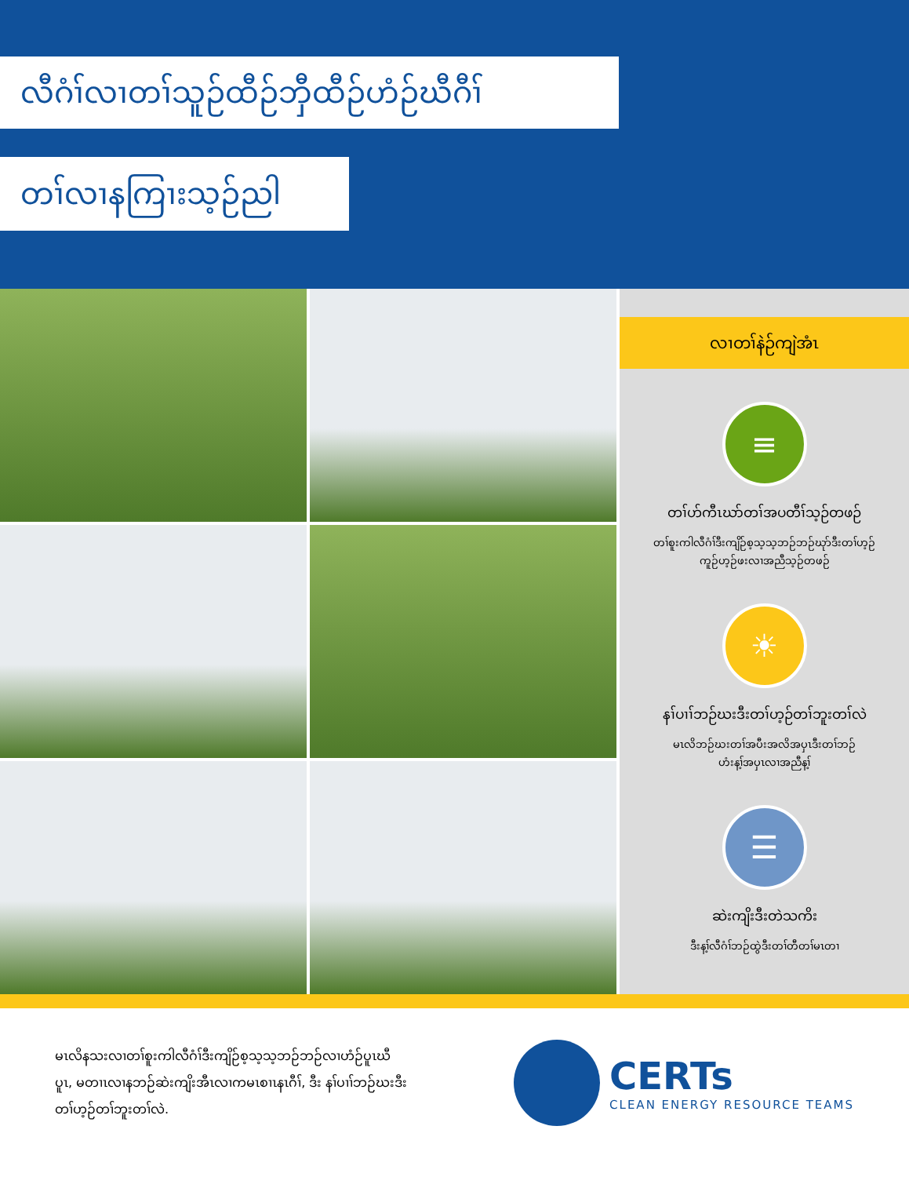လီဂံၢ်လၢတၢ်သူဉ်ထီဉ်ဘှီထီဉ်ဟံဉ်ဃီဂီၢ်
တၢ်လၢနကြၢးသ့ဉ်ညါ
လၢတၢ်နဲဉ်ကျဲအံၤ
≡
တၢ်ဟ်ကီၤဃာ်တၢ်အပတီၢ်သ့ဉ်တဖဉ်
တၢ်စူးကါလီဂံၢ်ဒီးကျိဉ်စ့သ့သ့ဘဉ်ဘဉ်ဃုာ်ဒီးတၢ်ဟ့ဉ်
ကူဉ်ဟ့ဉ်ဖးလၢအညီသ့ဉ်တဖဉ်
☀
နၢ်ပၢၢ်ဘဉ်ဃးဒီးတၢ်ဟ့ဉ်တၢ်ဘူးတၢ်လဲ
မၤလိဘဉ်ဃးတၢ်အပီးအလိအပှၤဒီးတၢ်ဘဉ်
ဟံးန့ၢ်အပှၤလၢအညီန့ၢ်
☰
ဆဲးကျိးဒီးတဲသကိး
ဒီးန့ၢ်လီဂံၢ်ဘဉ်ထွဲဒီးတၢ်တီတၢ်မၤတၢ
မၤလိနသးလၢတၢ်စူးကါလီဂံၢ်ဒီးကျိဉ်စ့သ့သ့ဘဉ်ဘဉ်လၢဟံဉ်ပူၤဃီပူၤ, မတၢၤလၢနဘဉ်ဆဲးကျိးအီၤလၢကမၤစၢၤနၤဂီၢ်, ဒီး နၢ်ပၢၢ်ဘဉ်ဃးဒီးတၢ်ဟ့ဉ်တၢ်ဘူးတၢ်လဲ.
CERTs
CLEAN ENERGY RESOURCE TEAMS